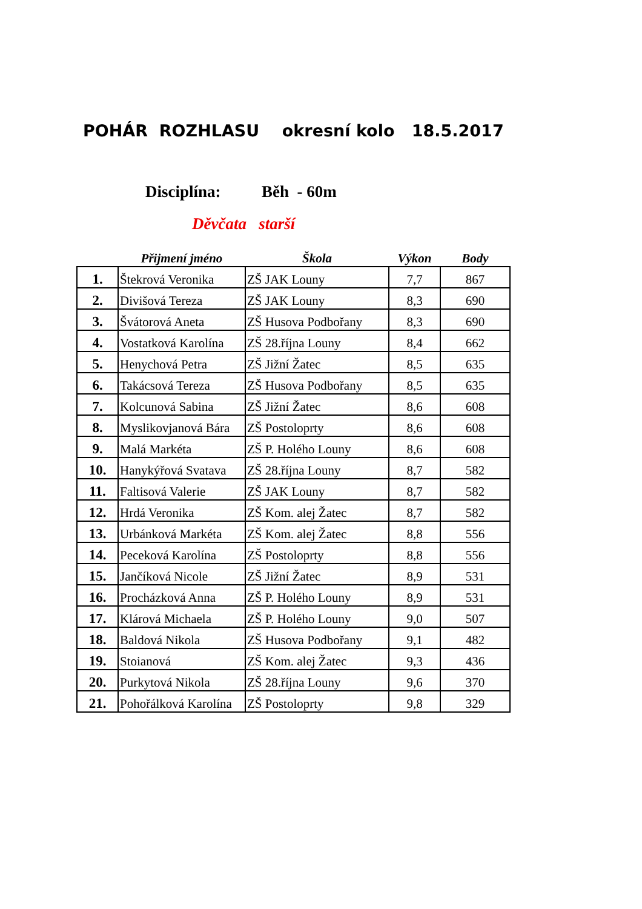POHÁR ROZHLASU okresní kolo 18.5.2017
Disciplína: Běh - 60m
Děvčata starší
| | Přijmení jméno | Škola | Výkon | Body |
| --- | --- | --- | --- | --- |
| 1. | Štekrová Veronika | ZŠ JAK Louny | 7,7 | 867 |
| 2. | Divišová Tereza | ZŠ JAK Louny | 8,3 | 690 |
| 3. | Švátorová Aneta | ZŠ Husova Podbořany | 8,3 | 690 |
| 4. | Vostatková Karolína | ZŠ 28.října Louny | 8,4 | 662 |
| 5. | Henychová Petra | ZŠ Jižní Žatec | 8,5 | 635 |
| 6. | Takácsová Tereza | ZŠ Husova Podbořany | 8,5 | 635 |
| 7. | Kolcunová Sabina | ZŠ Jižní Žatec | 8,6 | 608 |
| 8. | Myslikovjanová Bára | ZŠ Postoloprty | 8,6 | 608 |
| 9. | Malá Markéta | ZŠ P. Holého Louny | 8,6 | 608 |
| 10. | Hanykýřová Svatava | ZŠ 28.října Louny | 8,7 | 582 |
| 11. | Faltisová Valerie | ZŠ JAK Louny | 8,7 | 582 |
| 12. | Hrdá Veronika | ZŠ Kom. alej Žatec | 8,7 | 582 |
| 13. | Urbánková Markéta | ZŠ Kom. alej Žatec | 8,8 | 556 |
| 14. | Peceková Karolína | ZŠ Postoloprty | 8,8 | 556 |
| 15. | Jančíková Nicole | ZŠ Jižní Žatec | 8,9 | 531 |
| 16. | Procházková Anna | ZŠ P. Holého Louny | 8,9 | 531 |
| 17. | Klárová Michaela | ZŠ P. Holého Louny | 9,0 | 507 |
| 18. | Baldová Nikola | ZŠ Husova Podbořany | 9,1 | 482 |
| 19. | Stoianová | ZŠ Kom. alej Žatec | 9,3 | 436 |
| 20. | Purkytová Nikola | ZŠ 28.října Louny | 9,6 | 370 |
| 21. | Pohořálková Karolína | ZŠ Postoloprty | 9,8 | 329 |